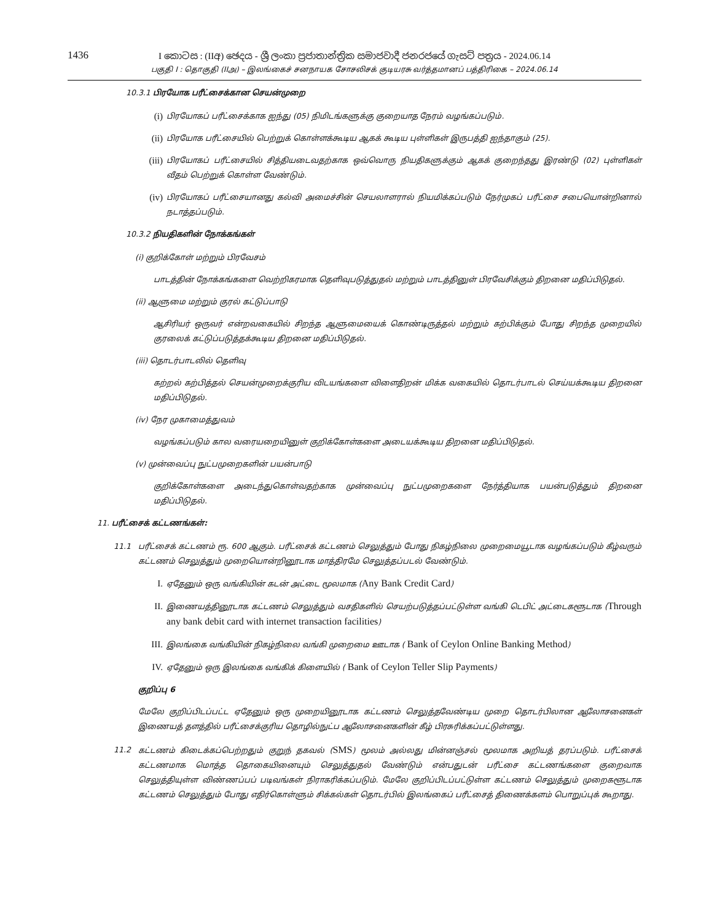1436
I කොටස : (IIඅ) ඡෙදය - ශ්‍රී ලංකා ප්‍රජාතාන්ත්‍රික සමාජවාදී ජනරජයේ ගැසට් පත්‍රය - 2024.06.14
பகுதி I : தொகுதி (IIஅ) – இலங்கைச் சனநாயக சோசலிசக் குடியரசு வர்த்தமானப் பத்திரிகை – 2024.06.14
10.3.1 பிரயோக பரீட்சைக்கான செயன்முறை
(i)
பிரயோகப் பரீட்சைக்காக ஐந்து (05) நிமிடங்களுக்கு குறையாத நேரம் வழங்கப்படும்.
(ii)
பிரயோக பரீட்சையில் பெற்றுக் கொள்ளக்கூடிய ஆகக் கூடிய புள்ளிகள் இருபத்தி ஐந்தாகும் (25).
(iii)
பிரயோகப் பரீட்சையில் சித்தியடைவதற்காக ஒவ்வொரு நியதிகளுக்கும் ஆகக் குறைந்தது இரண்டு (02) புள்ளிகள் வீதம் பெற்றுக் கொள்ள வேண்டும்.
(iv)
பிரயோகப் பரீட்சையானது கல்வி அமைச்சின் செயலாளரால் நியமிக்கப்படும் நேர்முகப் பரீட்சை சபையொன்றினால் நடாத்தப்படும்.
10.3.2 நியதிகளின் நோக்கங்கள்
(i) குறிக்கோள் மற்றும் பிரவேசம்
பாடத்தின் நோக்கங்களை வெற்றிகரமாக தெளிவுபடுத்துதல் மற்றும் பாடத்தினுள் பிரவேசிக்கும் திறனை மதிப்பிடுதல்.
(ii) ஆளுமை மற்றும் குரல் கட்டுப்பாடு
ஆசிரியர் ஒருவர் என்றவகையில் சிறந்த ஆளுமையைக் கொண்டிருத்தல் மற்றும் கற்பிக்கும் போது சிறந்த முறையில் குரலைக் கட்டுப்படுத்தக்கூடிய திறனை மதிப்பிடுதல்.
(iii) தொடர்பாடலில் தெளிவு
கற்றல் கற்பித்தல் செயன்முறைக்குரிய விடயங்களை விளைதிறன் மிக்க வகையில் தொடர்பாடல் செய்யக்கூடிய திறனை மதிப்பிடுதல்.
(iv) நேர முகாமைத்துவம்
வழங்கப்படும் கால வரையறையினுள் குறிக்கோள்களை அடையக்கூடிய திறனை மதிப்பிடுதல்.
(v) முன்வைப்பு நுட்பமுறைகளின் பயன்பாடு
குறிக்கோள்களை அடைந்துகொள்வதற்காக முன்வைப்பு நுட்பமுறைகளை நேர்த்தியாக பயன்படுத்தும் திறனை மதிப்பிடுதல்.
11. பரீட்சைக் கட்டணங்கள்:
11.1 பரீட்சைக் கட்டணம் ரூ. 600 ஆகும். பரீட்சைக் கட்டணம் செலுத்தும் போது நிகழ்நிலை முறைமையூடாக வழங்கப்படும் கீழ்வரும் கட்டணம் செலுத்தும் முறையொன்றினூடாக மாத்திரமே செலுத்தப்படல் வேண்டும்.
I.
ஏதேனும் ஒரு வங்கியின் கடன் அட்டை மூலமாக (Any Bank Credit Card)
II.
இணையத்தினூடாக கட்டணம் செலுத்தும் வசதிகளில் செயற்படுத்தப்பட்டுள்ள வங்கி டெபிட் அட்டைகளூடாக (Through any bank debit card with internet transaction facilities)
III.
இலங்கை வங்கியின் நிகழ்நிலை வங்கி முறைமை ஊடாக ( Bank of Ceylon Online Banking Method)
IV.
ஏதேனும் ஒரு இலங்கை வங்கிக் கிளையில் ( Bank of Ceylon Teller Slip Payments)
குறிப்பு 6
மேலே குறிப்பிடப்பட்ட ஏதேனும் ஒரு முறையினூடாக கட்டணம் செலுத்தவேண்டிய முறை தொடர்பிலான ஆலோசனைகள் இணையத் தளத்தில் பரீட்சைக்குரிய தொழில்நுட்ப ஆலோசனைகளின் கீழ் பிரசுரிக்கப்பட்டுள்ளது.
11.2 கட்டணம் கிடைக்கப்பெற்றதும் குறுந் தகவல் (SMS) மூலம் அல்லது மின்னஞ்சல் மூலமாக அறியத் தரப்படும். பரீட்சைக் கட்டணமாக மொத்த தொகையினையும் செலுத்துதல் வேண்டும் என்பதுடன் பரீட்சை கட்டணங்களை குறைவாக செலுத்தியுள்ள விண்ணப்பப் படிவங்கள் நிராகரிக்கப்படும். மேலே குறிப்பிடப்பட்டுள்ள கட்டணம் செலுத்தும் முறைகளூடாக கட்டணம் செலுத்தும் போது எதிர்கொள்ளும் சிக்கல்கள் தொடர்பில் இலங்கைப் பரீட்சைத் திணைக்களம் பொறுப்புக் கூறாது.